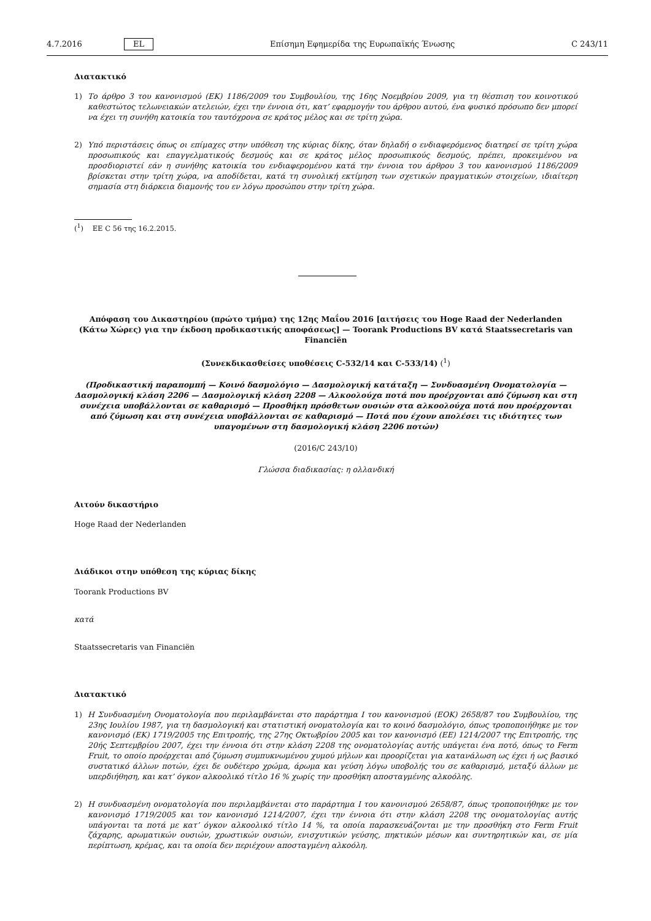4.7.2016 EL Επίσημη Εφημερίδα της Ευρωπαϊκής Ένωσης C 243/11
Διατακτικό
1) Το άρθρο 3 του κανονισμού (ΕΚ) 1186/2009 του Συμβουλίου, της 16ης Νοεμβρίου 2009, για τη θέσπιση του κοινοτικού καθεστώτος τελωνειακών ατελειών, έχει την έννοια ότι, κατ’ εφαρμογήν του άρθρου αυτού, ένα φυσικό πρόσωπο δεν μπορεί να έχει τη συνήθη κατοικία του ταυτόχρονα σε κράτος μέλος και σε τρίτη χώρα.
2) Υπό περιστάσεις όπως οι επίμαχες στην υπόθεση της κύριας δίκης, όταν δηλαδή ο ενδιαφερόμενος διατηρεί σε τρίτη χώρα προσωπικούς και επαγγελματικούς δεσμούς και σε κράτος μέλος προσωπικούς δεσμούς, πρέπει, προκειμένου να προσδιοριστεί εάν η συνήθης κατοικία του ενδιαφερομένου κατά την έννοια του άρθρου 3 του κανονισμού 1186/2009 βρίσκεται στην τρίτη χώρα, να αποδίδεται, κατά τη συνολική εκτίμηση των σχετικών πραγματικών στοιχείων, ιδιαίτερη σημασία στη διάρκεια διαμονής του εν λόγω προσώπου στην τρίτη χώρα.
(<sup>1</sup>) ΕΕ C 56 της 16.2.2015.
Απόφαση του Δικαστηρίου (πρώτο τμήμα) της 12ης Μαΐου 2016 [αιτήσεις του Hoge Raad der Nederlanden (Κάτω Χώρες) για την έκδοση προδικαστικής αποφάσεως] — Toorank Productions BV κατά Staatssecretaris van Financiën
(Συνεκδικασθείσες υποθέσεις C-532/14 και C-533/14) (<sup>1</sup>)
(Προδικαστική παραπομπή — Κοινό δασμολόγιο — Δασμολογική κατάταξη — Συνδυασμένη Ονοματολογία — Δασμολογική κλάση 2206 — Δασμολογική κλάση 2208 — Αλκοολούχα ποτά που προέρχονται από ζύμωση και στη συνέχεια υποβάλλονται σε καθαρισμό — Προσθήκη πρόσθετων ουσιών στα αλκοολούχα ποτά που προέρχονται από ζύμωση και στη συνέχεια υποβάλλονται σε καθαρισμό — Ποτά που έχουν απολέσει τις ιδιότητες των υπαγομένων στη δασμολογική κλάση 2206 ποτών)
(2016/C 243/10)
Γλώσσα διαδικασίας: η ολλανδική
Αιτούν δικαστήριο
Hoge Raad der Nederlanden
Διάδικοι στην υπόθεση της κύριας δίκης
Toorank Productions BV
κατά
Staatssecretaris van Financiën
Διατακτικό
1) Η Συνδυασμένη Ονοματολογία που περιλαμβάνεται στο παράρτημα I του κανονισμού (ΕΟΚ) 2658/87 του Συμβουλίου, της 23ης Ιουλίου 1987, για τη δασμολογική και στατιστική ονοματολογία και το κοινό δασμολόγιο, όπως τροποποιήθηκε με τον κανονισμό (ΕΚ) 1719/2005 της Επιτροπής, της 27ης Οκτωβρίου 2005 και τον κανονισμό (ΕΕ) 1214/2007 της Επιτροπής, της 20ής Σεπτεμβρίου 2007, έχει την έννοια ότι στην κλάση 2208 της ονοματολογίας αυτής υπάγεται ένα ποτό, όπως το Ferm Fruit, το οποίο προέρχεται από ζύμωση συμπυκνωμένου χυμού μήλων και προορίζεται για κατανάλωση ως έχει ή ως βασικό συστατικό άλλων ποτών, έχει δε ουδέτερο χρώμα, άρωμα και γεύση λόγω υποβολής του σε καθαρισμό, μεταξύ άλλων με υπερδιήθηση, και κατ’ όγκον αλκοολικό τίτλο 16 % χωρίς την προσθήκη αποσταγμένης αλκοόλης.
2) Η συνδυασμένη ονοματολογία που περιλαμβάνεται στο παράρτημα I του κανονισμού 2658/87, όπως τροποποιήθηκε με τον κανονισμό 1719/2005 και τον κανονισμό 1214/2007, έχει την έννοια ότι στην κλάση 2208 της ονοματολογίας αυτής υπάγονται τα ποτά με κατ’ όγκον αλκοολικό τίτλο 14 %, τα οποία παρασκευάζονται με την προσθήκη στο Ferm Fruit ζάχαρης, αρωματικών ουσιών, χρωστικών ουσιών, ενισχυτικών γεύσης, πηκτικών μέσων και συντηρητικών και, σε μία περίπτωση, κρέμας, και τα οποία δεν περιέχουν αποσταγμένη αλκοόλη.